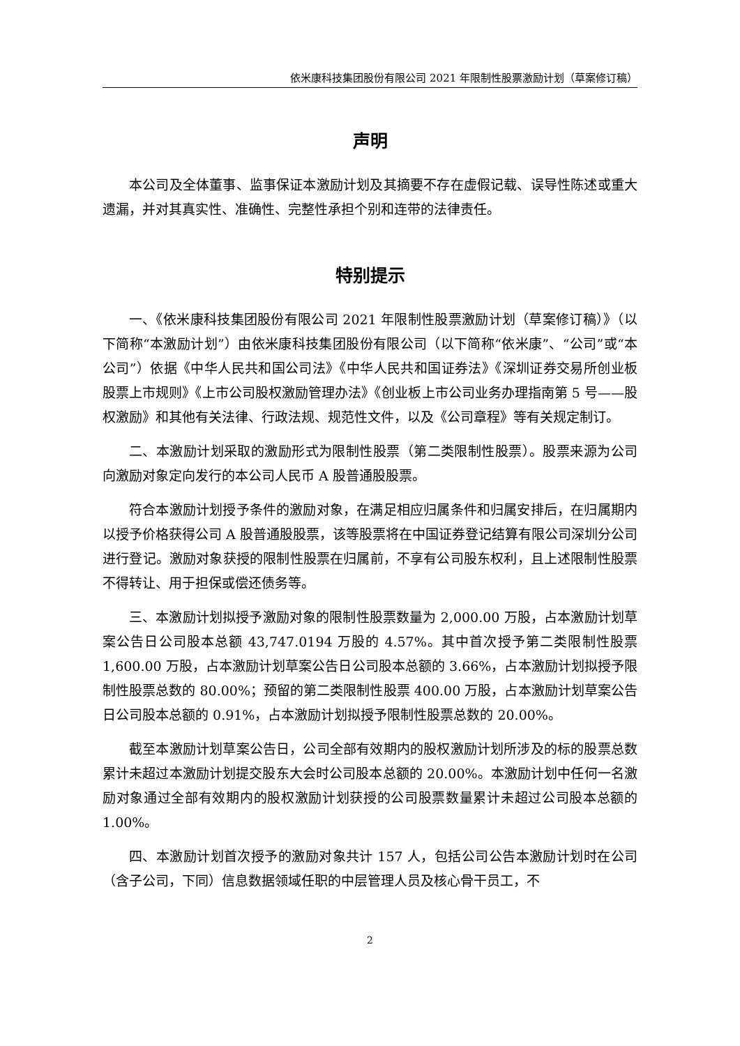依米康科技集团股份有限公司 2021 年限制性股票激励计划（草案修订稿）
声明
本公司及全体董事、监事保证本激励计划及其摘要不存在虚假记载、误导性陈述或重大遗漏，并对其真实性、准确性、完整性承担个别和连带的法律责任。
特别提示
一、《依米康科技集团股份有限公司 2021 年限制性股票激励计划（草案修订稿）》（以下简称“本激励计划”）由依米康科技集团股份有限公司（以下简称“依米康”、“公司”或“本公司”）依据《中华人民共和国公司法》《中华人民共和国证券法》《深圳证券交易所创业板股票上市规则》《上市公司股权激励管理办法》《创业板上市公司业务办理指南第 5 号——股权激励》和其他有关法律、行政法规、规范性文件，以及《公司章程》等有关规定制订。
二、本激励计划采取的激励形式为限制性股票（第二类限制性股票）。股票来源为公司向激励对象定向发行的本公司人民币 A 股普通股股票。
符合本激励计划授予条件的激励对象，在满足相应归属条件和归属安排后，在归属期内以授予价格获得公司 A 股普通股股票，该等股票将在中国证券登记结算有限公司深圳分公司进行登记。激励对象获授的限制性股票在归属前，不享有公司股东权利，且上述限制性股票不得转让、用于担保或偿还债务等。
三、本激励计划拟授予激励对象的限制性股票数量为 2,000.00 万股，占本激励计划草案公告日公司股本总额 43,747.0194 万股的 4.57%。其中首次授予第二类限制性股票 1,600.00 万股，占本激励计划草案公告日公司股本总额的 3.66%，占本激励计划拟授予限制性股票总数的 80.00%；预留的第二类限制性股票 400.00 万股，占本激励计划草案公告日公司股本总额的 0.91%，占本激励计划拟授予限制性股票总数的 20.00%。
截至本激励计划草案公告日，公司全部有效期内的股权激励计划所涉及的标的股票总数累计未超过本激励计划提交股东大会时公司股本总额的 20.00%。本激励计划中任何一名激励对象通过全部有效期内的股权激励计划获授的公司股票数量累计未超过公司股本总额的 1.00%。
四、本激励计划首次授予的激励对象共计 157 人，包括公司公告本激励计划时在公司（含子公司，下同）信息数据领域任职的中层管理人员及核心骨干员工，不
2